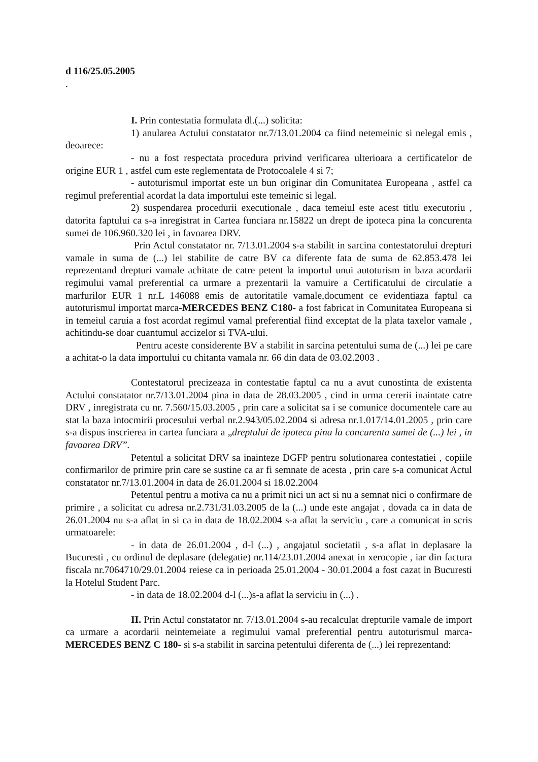d 116/25.05.2005
.
I. Prin contestatia formulata dl.(...) solicita:
1) anularea Actului constatator nr.7/13.01.2004 ca fiind netemeinic si nelegal emis , deoarece:
- nu a fost respectata procedura privind verificarea ulterioara a certificatelor de origine EUR 1 , astfel cum este reglementata de Protocoalele 4 si 7;
- autoturismul importat este un bun originar din Comunitatea Europeana , astfel ca regimul preferential acordat la data importului este temeinic si legal.
2) suspendarea procedurii executionale , daca temeiul este acest titlu executoriu , datorita faptului ca s-a inregistrat in Cartea funciara nr.15822 un drept de ipoteca pina la concurenta sumei de 106.960.320 lei , in favoarea DRV.
Prin Actul constatator nr. 7/13.01.2004 s-a stabilit in sarcina contestatorului drepturi vamale in suma de (...) lei stabilite de catre BV ca diferente fata de suma de 62.853.478 lei reprezentand drepturi vamale achitate de catre petent la importul unui autoturism in baza acordarii regimului vamal preferential ca urmare a prezentarii la vamuire a Certificatului de circulatie a marfurilor EUR 1 nr.L 146088 emis de autoritatile vamale,document ce evidentiaza faptul ca autoturismul importat marca-MERCEDES BENZ C180- a fost fabricat in Comunitatea Europeana si in temeiul caruia a fost acordat regimul vamal preferential fiind exceptat de la plata taxelor vamale , achitindu-se doar cuantumul accizelor si TVA-ului.
Pentru aceste considerente BV a stabilit in sarcina petentului suma de (...) lei pe care a achitat-o la data importului cu chitanta vamala nr. 66 din data de 03.02.2003 .
Contestatorul precizeaza in contestatie faptul ca nu a avut cunostinta de existenta Actului constatator nr.7/13.01.2004 pina in data de 28.03.2005 , cind in urma cererii inaintate catre DRV , inregistrata cu nr. 7.560/15.03.2005 , prin care a solicitat sa i se comunice documentele care au stat la baza intocmirii procesului verbal nr.2.943/05.02.2004 si adresa nr.1.017/14.01.2005 , prin care s-a dispus inscrierea in cartea funciara a „dreptului de ipoteca pina la concurenta sumei de (...) lei , in favoarea DRV”.
Petentul a solicitat DRV sa inainteze DGFP pentru solutionarea contestatiei , copiile confirmarilor de primire prin care se sustine ca ar fi semnate de acesta , prin care s-a comunicat Actul constatator nr.7/13.01.2004 in data de 26.01.2004 si 18.02.2004
Petentul pentru a motiva ca nu a primit nici un act si nu a semnat nici o confirmare de primire , a solicitat cu adresa nr.2.731/31.03.2005 de la (...) unde este angajat , dovada ca in data de 26.01.2004 nu s-a aflat in si ca in data de 18.02.2004 s-a aflat la serviciu , care a comunicat in scris urmatoarele:
- in data de 26.01.2004 , d-l (...) , angajatul societatii , s-a aflat in deplasare la Bucuresti , cu ordinul de deplasare (delegatie) nr.114/23.01.2004 anexat in xerocopie , iar din factura fiscala nr.7064710/29.01.2004 reiese ca in perioada 25.01.2004 - 30.01.2004 a fost cazat in Bucuresti la Hotelul Student Parc.
- in data de 18.02.2004 d-l (...)s-a aflat la serviciu in (...) .
II. Prin Actul constatator nr. 7/13.01.2004 s-au recalculat drepturile vamale de import ca urmare a acordarii neintemeiate a regimului vamal preferential pentru autoturismul marca-MERCEDES BENZ C 180- si s-a stabilit in sarcina petentului diferenta de (...) lei reprezentand: